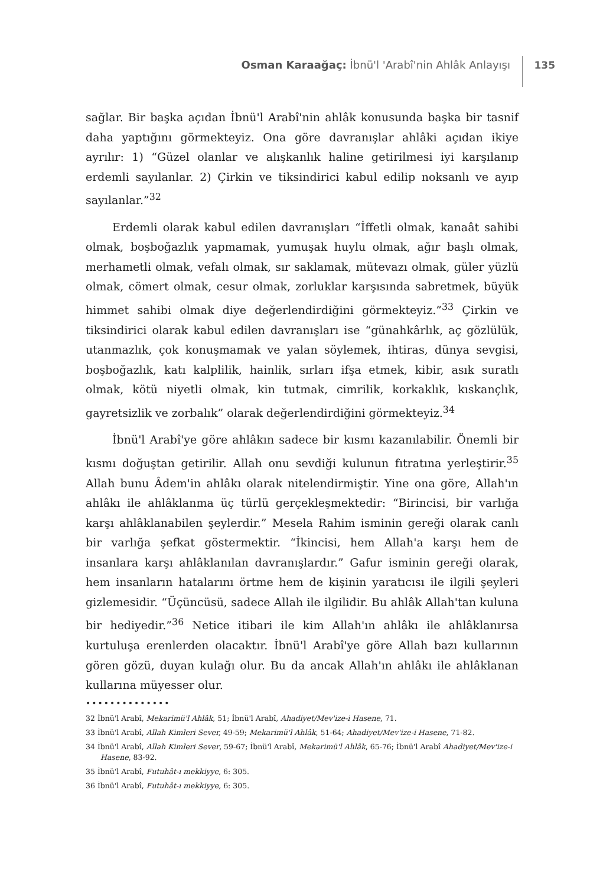Osman Karaağaç: İbnü'l 'Arabî'nin Ahlâk Anlayışı
135
sağlar. Bir başka açıdan İbnü'l Arabî'nin ahlâk konusunda başka bir tasnif daha yaptığını görmekteyiz. Ona göre davranışlar ahlâki açıdan ikiye ayrılır: 1) “Güzel olanlar ve alışkanlık haline getirilmesi iyi karşılanıp erdemli sayılanlar. 2) Çirkin ve tiksindirici kabul edilip noksanlı ve ayıp sayılanlar.”<sup>32</sup>
Erdemli olarak kabul edilen davranışları “İffetli olmak, kanaât sahibi olmak, boşboğazlık yapmamak, yumuşak huylu olmak, ağır başlı olmak, merhametli olmak, vefalı olmak, sır saklamak, mütevazı olmak, güler yüzlü olmak, cömert olmak, cesur olmak, zorluklar karşısında sabretmek, büyük himmet sahibi olmak diye değerlendirdiğini görmekteyiz.”<sup>33</sup> Çirkin ve tiksindirici olarak kabul edilen davranışları ise “günahkârlık, aç gözlülük, utanmazlık, çok konuşmamak ve yalan söylemek, ihtiras, dünya sevgisi, boşboğazlık, katı kalplilik, hainlik, sırları ifşa etmek, kibir, asık suratlı olmak, kötü niyetli olmak, kin tutmak, cimrilik, korkaklık, kıskançlık, gayretsizlik ve zorbalık” olarak değerlendirdiğini görmekteyiz.<sup>34</sup>
İbnü'l Arabî'ye göre ahlâkın sadece bir kısmı kazanılabilir. Önemli bir kısmı doğuştan getirilir. Allah onu sevdiği kulunun fıtratına yerleştirir.<sup>35</sup> Allah bunu Âdem'in ahlâkı olarak nitelendirmiştir. Yine ona göre, Allah'ın ahlâkı ile ahlâklanma üç türlü gerçekleşmektedir: “Birincisi, bir varlığa karşı ahlâklanabilen şeylerdir.” Mesela Rahim isminin gereği olarak canlı bir varlığa şefkat göstermektir. “İkincisi, hem Allah'a karşı hem de insanlara karşı ahlâklanılan davranışlardır.” Gafur isminin gereği olarak, hem insanların hatalarını örtme hem de kişinin yaratıcısı ile ilgili şeyleri gizlemesidir. “Üçüncüsü, sadece Allah ile ilgilidir. Bu ahlâk Allah'tan kuluna bir hediyedir.”<sup>36</sup> Netice itibari ile kim Allah'ın ahlâkı ile ahlâklanırsa kurtuluşa erenlerden olacaktır. İbnü'l Arabî'ye göre Allah bazı kullarının gören gözü, duyan kulağı olur. Bu da ancak Allah'ın ahlâkı ile ahlâklanan kullarına müyesser olur.
••••••••••••••
32 İbnü'l Arabî, Mekarimü'l Ahlâk, 51; İbnü'l Arabî, Ahadiyet/Mev'ize-i Hasene, 71.
33 İbnü'l Arabî, Allah Kimleri Sever, 49-59; Mekarimü'l Ahlâk, 51-64; Ahadiyet/Mev'ize-i Hasene, 71-82.
34 İbnü'l Arabî, Allah Kimleri Sever, 59-67; İbnü'l Arabî, Mekarimü'l Ahlâk, 65-76; İbnü'l Arabî Ahadiyet/Mev'ize-i Hasene, 83-92.
35 İbnü'l Arabî, Futuhât-ı mekkiyye, 6: 305.
36 İbnü'l Arabî, Futuhât-ı mekkiyye, 6: 305.